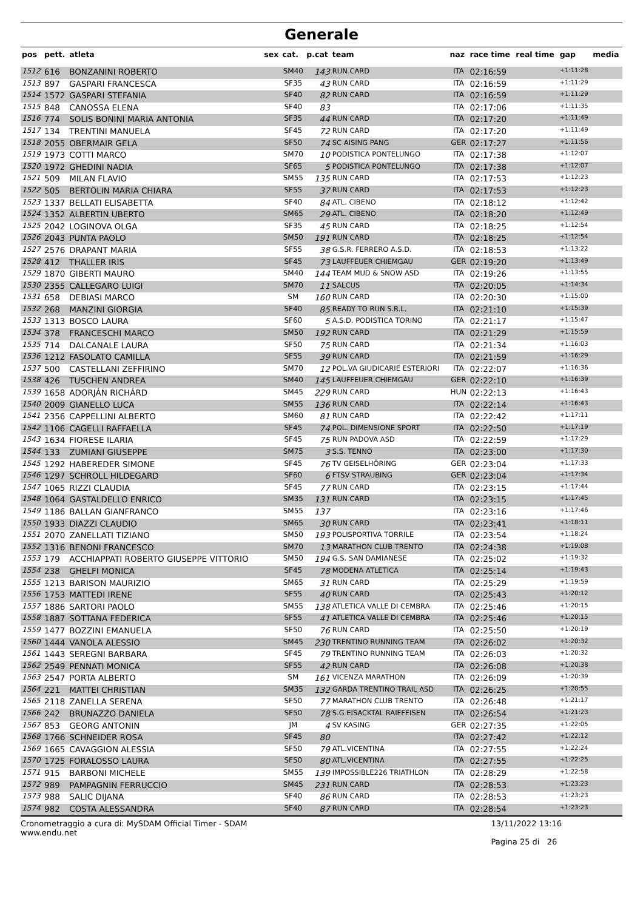Generale
| pos | pett. | atleta | sex | cat. | p.cat | team | naz | race time | real time | gap | media |
| --- | --- | --- | --- | --- | --- | --- | --- | --- | --- | --- | --- |
| 1512 | 616 | BONZANINI ROBERTO | | SM40 | 143 | RUN CARD | ITA | 02:16:59 | | +1:11:28 | |
| 1513 | 897 | GASPARI FRANCESCA | | SF35 | 43 | RUN CARD | ITA | 02:16:59 | | +1:11:29 | |
| 1514 | 1572 | GASPARI STEFANIA | | SF40 | 82 | RUN CARD | ITA | 02:16:59 | | +1:11:29 | |
| 1515 | 848 | CANOSSA ELENA | | SF40 | 83 | | ITA | 02:17:06 | | +1:11:35 | |
| 1516 | 774 | SOLIS BONINI MARIA ANTONIA | | SF35 | 44 | RUN CARD | ITA | 02:17:20 | | +1:11:49 | |
| 1517 | 134 | TRENTINI MANUELA | | SF45 | 72 | RUN CARD | ITA | 02:17:20 | | +1:11:49 | |
| 1518 | 2055 | OBERMAIR GELA | | SF50 | 74 | SC AISING PANG | GER | 02:17:27 | | +1:11:56 | |
| 1519 | 1973 | COTTI MARCO | | SM70 | 10 | PODISTICA PONTELUNGO | ITA | 02:17:38 | | +1:12:07 | |
| 1520 | 1972 | GHEDINI NADIA | | SF65 | 5 | PODISTICA PONTELUNGO | ITA | 02:17:38 | | +1:12:07 | |
| 1521 | 509 | MILAN FLAVIO | | SM55 | 135 | RUN CARD | ITA | 02:17:53 | | +1:12:23 | |
| 1522 | 505 | BERTOLIN MARIA CHIARA | | SF55 | 37 | RUN CARD | ITA | 02:17:53 | | +1:12:23 | |
| 1523 | 1337 | BELLATI ELISABETTA | | SF40 | 84 | ATL. CIBENO | ITA | 02:18:12 | | +1:12:42 | |
| 1524 | 1352 | ALBERTIN UBERTO | | SM65 | 29 | ATL. CIBENO | ITA | 02:18:20 | | +1:12:49 | |
| 1525 | 2042 | LOGINOVA OLGA | | SF35 | 45 | RUN CARD | ITA | 02:18:25 | | +1:12:54 | |
| 1526 | 2043 | PUNTA PAOLO | | SM50 | 191 | RUN CARD | ITA | 02:18:25 | | +1:12:54 | |
| 1527 | 2576 | DRAPANT MARIA | | SF55 | 38 | G.S.R. FERRERO A.S.D. | ITA | 02:18:53 | | +1:13:22 | |
| 1528 | 412 | THALLER IRIS | | SF45 | 73 | LAUFFEUER CHIEMGAU | GER | 02:19:20 | | +1:13:49 | |
| 1529 | 1870 | GIBERTI MAURO | | SM40 | 144 | TEAM MUD & SNOW ASD | ITA | 02:19:26 | | +1:13:55 | |
| 1530 | 2355 | CALLEGARO LUIGI | | SM70 | 11 | SALCUS | ITA | 02:20:05 | | +1:14:34 | |
| 1531 | 658 | DEBIASI MARCO | | SM | 160 | RUN CARD | ITA | 02:20:30 | | +1:15:00 | |
| 1532 | 268 | MANZINI GIORGIA | | SF40 | 85 | READY TO RUN S.R.L. | ITA | 02:21:10 | | +1:15:39 | |
| 1533 | 1313 | BOSCO LAURA | | SF60 | 5 | A.S.D. PODISTICA TORINO | ITA | 02:21:17 | | +1:15:47 | |
| 1534 | 378 | FRANCESCHI MARCO | | SM50 | 192 | RUN CARD | ITA | 02:21:29 | | +1:15:59 | |
| 1535 | 714 | DALCANALE LAURA | | SF50 | 75 | RUN CARD | ITA | 02:21:34 | | +1:16:03 | |
| 1536 | 1212 | FASOLATO CAMILLA | | SF55 | 39 | RUN CARD | ITA | 02:21:59 | | +1:16:29 | |
| 1537 | 500 | CASTELLANI ZEFFIRINO | | SM70 | 12 | POL.VA GIUDICARIE ESTERIORI | ITA | 02:22:07 | | +1:16:36 | |
| 1538 | 426 | TUSCHEN ANDREA | | SM40 | 145 | LAUFFEUER CHIEMGAU | GER | 02:22:10 | | +1:16:39 | |
| 1539 | 1658 | ADORJÁN RICHÁRD | | SM45 | 229 | RUN CARD | HUN | 02:22:13 | | +1:16:43 | |
| 1540 | 2009 | GIANELLO LUCA | | SM55 | 136 | RUN CARD | ITA | 02:22:14 | | +1:16:43 | |
| 1541 | 2356 | CAPPELLINI ALBERTO | | SM60 | 81 | RUN CARD | ITA | 02:22:42 | | +1:17:11 | |
| 1542 | 1106 | CAGELLI RAFFAELLA | | SF45 | 74 | POL. DIMENSIONE SPORT | ITA | 02:22:50 | | +1:17:19 | |
| 1543 | 1634 | FIORESE ILARIA | | SF45 | 75 | RUN PADOVA ASD | ITA | 02:22:59 | | +1:17:29 | |
| 1544 | 133 | ZUMIANI GIUSEPPE | | SM75 | 3 | S.S. TENNO | ITA | 02:23:00 | | +1:17:30 | |
| 1545 | 1292 | HABEREDER SIMONE | | SF45 | 76 | TV GEISELHÖRING | GER | 02:23:04 | | +1:17:33 | |
| 1546 | 1297 | SCHROLL HILDEGARD | | SF60 | 6 | FTSV STRAUBING | GER | 02:23:04 | | +1:17:34 | |
| 1547 | 1065 | RIZZI CLAUDIA | | SF45 | 77 | RUN CARD | ITA | 02:23:15 | | +1:17:44 | |
| 1548 | 1064 | GASTALDELLO ENRICO | | SM35 | 131 | RUN CARD | ITA | 02:23:15 | | +1:17:45 | |
| 1549 | 1186 | BALLAN GIANFRANCO | | SM55 | 137 | | ITA | 02:23:16 | | +1:17:46 | |
| 1550 | 1933 | DIAZZI CLAUDIO | | SM65 | 30 | RUN CARD | ITA | 02:23:41 | | +1:18:11 | |
| 1551 | 2070 | ZANELLATI TIZIANO | | SM50 | 193 | POLISPORTIVA TORRILE | ITA | 02:23:54 | | +1:18:24 | |
| 1552 | 1316 | BENONI FRANCESCO | | SM70 | 13 | MARATHON CLUB TRENTO | ITA | 02:24:38 | | +1:19:08 | |
| 1553 | 179 | ACCHIAPPATI ROBERTO GIUSEPPE VITTORIO | | SM50 | 194 | G.S. SAN DAMIANESE | ITA | 02:25:02 | | +1:19:32 | |
| 1554 | 238 | GHELFI MONICA | | SF45 | 78 | MODENA ATLETICA | ITA | 02:25:14 | | +1:19:43 | |
| 1555 | 1213 | BARISON MAURIZIO | | SM65 | 31 | RUN CARD | ITA | 02:25:29 | | +1:19:59 | |
| 1556 | 1753 | MATTEDI IRENE | | SF55 | 40 | RUN CARD | ITA | 02:25:43 | | +1:20:12 | |
| 1557 | 1886 | SARTORI PAOLO | | SM55 | 138 | ATLETICA VALLE DI CEMBRA | ITA | 02:25:46 | | +1:20:15 | |
| 1558 | 1887 | SOTTANA FEDERICA | | SF55 | 41 | ATLETICA VALLE DI CEMBRA | ITA | 02:25:46 | | +1:20:15 | |
| 1559 | 1477 | BOZZINI EMANUELA | | SF50 | 76 | RUN CARD | ITA | 02:25:50 | | +1:20:19 | |
| 1560 | 1444 | VANOLA ALESSIO | | SM45 | 230 | TRENTINO RUNNING TEAM | ITA | 02:26:02 | | +1:20:32 | |
| 1561 | 1443 | SEREGNI BARBARA | | SF45 | 79 | TRENTINO RUNNING TEAM | ITA | 02:26:03 | | +1:20:32 | |
| 1562 | 2549 | PENNATI MONICA | | SF55 | 42 | RUN CARD | ITA | 02:26:08 | | +1:20:38 | |
| 1563 | 2547 | PORTA ALBERTO | | SM | 161 | VICENZA MARATHON | ITA | 02:26:09 | | +1:20:39 | |
| 1564 | 221 | MATTEI CHRISTIAN | | SM35 | 132 | GARDA TRENTINO TRAIL ASD | ITA | 02:26:25 | | +1:20:55 | |
| 1565 | 2118 | ZANELLA SERENA | | SF50 | 77 | MARATHON CLUB TRENTO | ITA | 02:26:48 | | +1:21:17 | |
| 1566 | 242 | BRUNAZZO DANIELA | | SF50 | 78 | S.G EISACKTAL RAIFFEISEN | ITA | 02:26:54 | | +1:21:23 | |
| 1567 | 853 | GEORG ANTONIN | | JM | 4 | SV KASING | GER | 02:27:35 | | +1:22:05 | |
| 1568 | 1766 | SCHNEIDER ROSA | | SF45 | 80 | | ITA | 02:27:42 | | +1:22:12 | |
| 1569 | 1665 | CAVAGGION ALESSIA | | SF50 | 79 | ATL.VICENTINA | ITA | 02:27:55 | | +1:22:24 | |
| 1570 | 1725 | FORALOSSO LAURA | | SF50 | 80 | ATL.VICENTINA | ITA | 02:27:55 | | +1:22:25 | |
| 1571 | 915 | BARBONI MICHELE | | SM55 | 139 | IMPOSSIBLE226 TRIATHLON | ITA | 02:28:29 | | +1:22:58 | |
| 1572 | 989 | PAMPAGNIN FERRUCCIO | | SM45 | 231 | RUN CARD | ITA | 02:28:53 | | +1:23:23 | |
| 1573 | 988 | SALIC DIJANA | | SF40 | 86 | RUN CARD | ITA | 02:28:53 | | +1:23:23 | |
| 1574 | 982 | COSTA ALESSANDRA | | SF40 | 87 | RUN CARD | ITA | 02:28:54 | | +1:23:23 | |
Cronometraggio a cura di: MySDAM Official Timer - SDAM
www.endu.net
13/11/2022 13:16
Pagina 25 di 26